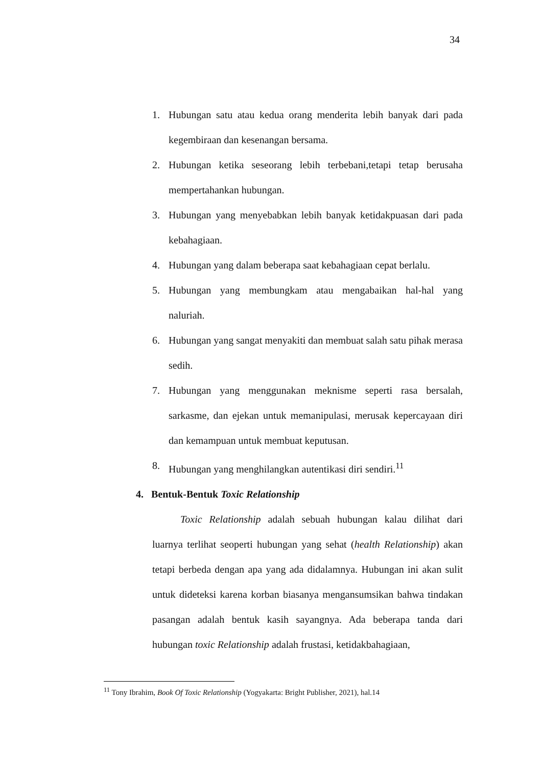34
1. Hubungan satu atau kedua orang menderita lebih banyak dari pada kegembiraan dan kesenangan bersama.
2. Hubungan ketika seseorang lebih terbebani,tetapi tetap berusaha mempertahankan hubungan.
3. Hubungan yang menyebabkan lebih banyak ketidakpuasan dari pada kebahagiaan.
4. Hubungan yang dalam beberapa saat kebahagiaan cepat berlalu.
5. Hubungan yang membungkam atau mengabaikan hal-hal yang naluriah.
6. Hubungan yang sangat menyakiti dan membuat salah satu pihak merasa sedih.
7. Hubungan yang menggunakan meknisme seperti rasa bersalah, sarkasme, dan ejekan untuk memanipulasi, merusak kepercayaan diri dan kemampuan untuk membuat keputusan.
8. Hubungan yang menghilangkan autentikasi diri sendiri.<sup>11</sup>
4. Bentuk-Bentuk Toxic Relationship
Toxic Relationship adalah sebuah hubungan kalau dilihat dari luarnya terlihat seoperti hubungan yang sehat (health Relationship) akan tetapi berbeda dengan apa yang ada didalamnya. Hubungan ini akan sulit untuk dideteksi karena korban biasanya mengansumsikan bahwa tindakan pasangan adalah bentuk kasih sayangnya. Ada beberapa tanda dari hubungan toxic Relationship adalah frustasi, ketidakbahagiaan,
<sup>11</sup> Tony Ibrahim, Book Of Toxic Relationship (Yogyakarta: Bright Publisher, 2021), hal.14